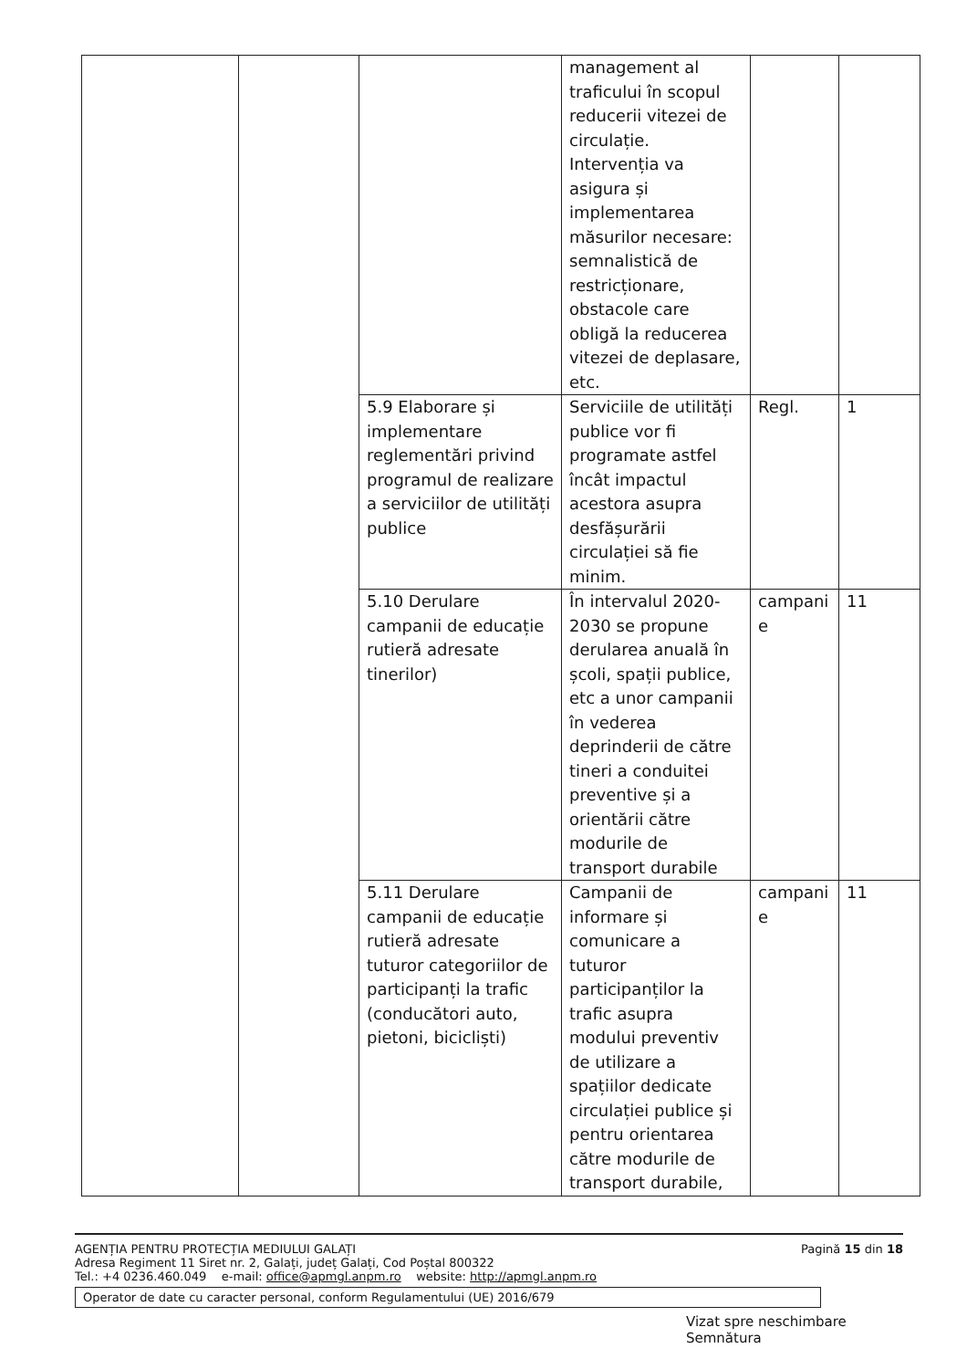| | | | management al traficului în scopul reducerii vitezei de circulație. Intervenția va asigura și implementarea măsurilor necesare: semnalistică de restricționare, obstacole care obligă la reducerea vitezei de deplasare, etc. | | |
| | | 5.9 Elaborare și implementare reglementări privind programul de realizare a serviciilor de utilități publice | Serviciile de utilități publice vor fi programate astfel încât impactul acestora asupra desfășurării circulației să fie minim. | Regl. | 1 |
| | | 5.10 Derulare campanii de educație rutieră adresate tinerilor) | În intervalul 2020-2030 se propune derularea anuală în școli, spații publice, etc a unor campanii în vederea deprinderii de către tineri a conduitei preventive și a orientării către modurile de transport durabile | campani e | 11 |
| | | 5.11 Derulare campanii de educație rutieră adresate tuturor categoriilor de participanți la trafic (conducători auto, pietoni, bicicliști) | Campanii de informare și comunicare a tuturor participanților la trafic asupra modului preventiv de utilizare a spațiilor dedicate circulației publice și pentru orientarea către modurile de transport durabile, | campani e | 11 |
AGENȚIA PENTRU PROTECȚIA MEDIULUI GALAȚI
Adresa Regiment 11 Siret nr. 2, Galați, județ Galați, Cod Poștal 800322
Tel.: +4 0236.460.049 e-mail: office@apmgl.anpm.ro website: http://apmgl.anpm.ro
Pagină 15 din 18
Operator de date cu caracter personal, conform Regulamentului (UE) 2016/679
Vizat spre neschimbare
Semnătura